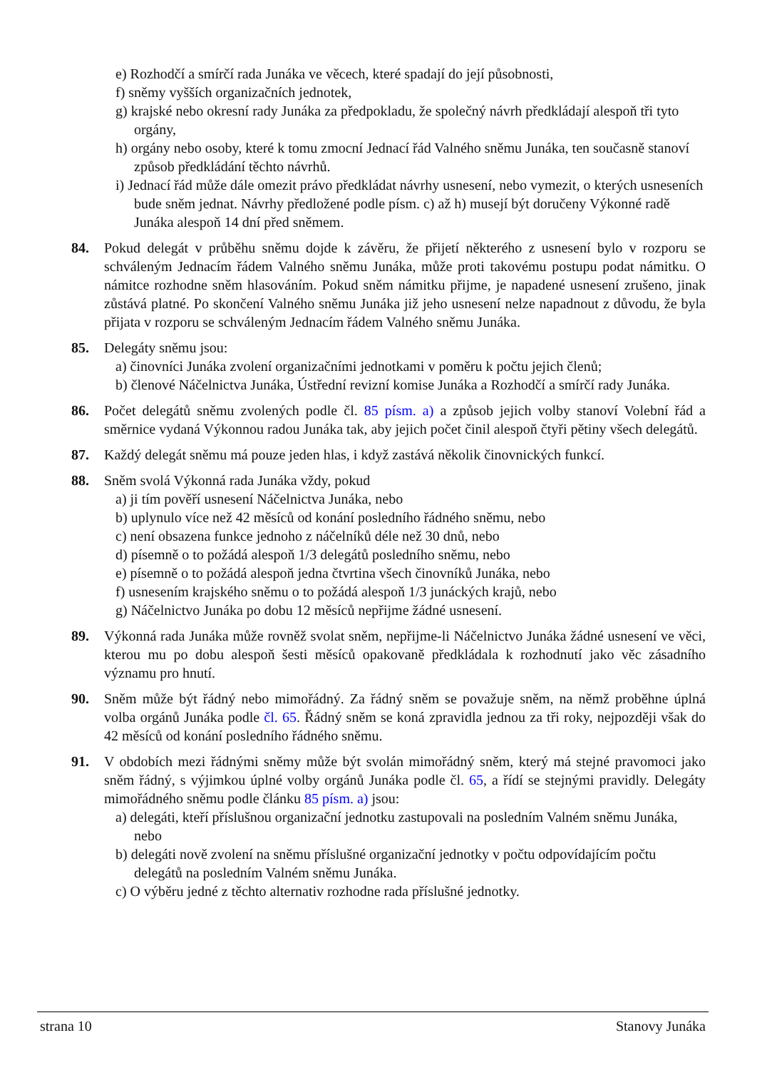e) Rozhodčí a smírčí rada Junáka ve věcech, které spadají do její působnosti,
f) sněmy vyšších organizačních jednotek,
g) krajské nebo okresní rady Junáka za předpokladu, že společný návrh předkládají alespoň tři tyto orgány,
h) orgány nebo osoby, které k tomu zmocní Jednací řád Valného sněmu Junáka, ten současně stanoví způsob předkládání těchto návrhů.
i) Jednací řád může dále omezit právo předkládat návrhy usnesení, nebo vymezit, o kterých usneseních bude sněm jednat. Návrhy předložené podle písm. c) až h) musejí být doručeny Výkonné radě Junáka alespoň 14 dní před sněmem.
84. Pokud delegát v průběhu sněmu dojde k závěru, že přijetí některého z usnesení bylo v rozporu se schváleným Jednacím řádem Valného sněmu Junáka, může proti takovému postupu podat námitku. O námitce rozhodne sněm hlasováním. Pokud sněm námitku přijme, je napadené usnesení zrušeno, jinak zůstává platné. Po skončení Valného sněmu Junáka již jeho usnesení nelze napadnout z důvodu, že byla přijata v rozporu se schváleným Jednacím řádem Valného sněmu Junáka.
85. Delegáty sněmu jsou:
a) činovníci Junáka zvolení organizačními jednotkami v poměru k počtu jejich členů;
b) členové Náčelnictva Junáka, Ústřední revizní komise Junáka a Rozhodčí a smírčí rady Junáka.
86. Počet delegátů sněmu zvolených podle čl. 85 písm. a) a způsob jejich volby stanoví Volební řád a směrnice vydaná Výkonnou radou Junáka tak, aby jejich počet činil alespoň čtyři pětiny všech delegátů.
87. Každý delegát sněmu má pouze jeden hlas, i když zastává několik činovnických funkcí.
88. Sněm svolá Výkonná rada Junáka vždy, pokud
a) ji tím pověří usnesení Náčelnictva Junáka, nebo
b) uplynulo více než 42 měsíců od konání posledního řádného sněmu, nebo
c) není obsazena funkce jednoho z náčelníků déle než 30 dnů, nebo
d) písemně o to požádá alespoň 1/3 delegátů posledního sněmu, nebo
e) písemně o to požádá alespoň jedna čtvrtina všech činovníků Junáka, nebo
f) usnesením krajského sněmu o to požádá alespoň 1/3 junáckých krajů, nebo
g) Náčelnictvo Junáka po dobu 12 měsíců nepřijme žádné usnesení.
89. Výkonná rada Junáka může rovněž svolat sněm, nepřijme-li Náčelnictvo Junáka žádné usnesení ve věci, kterou mu po dobu alespoň šesti měsíců opakovaně předkládala k rozhodnutí jako věc zásadního významu pro hnutí.
90. Sněm může být řádný nebo mimořádný. Za řádný sněm se považuje sněm, na němž proběhne úplná volba orgánů Junáka podle čl. 65. Řádný sněm se koná zpravidla jednou za tři roky, nejpozději však do 42 měsíců od konání posledního řádného sněmu.
91. V obdobích mezi řádnými sněmy může být svolán mimořádný sněm, který má stejné pravomoci jako sněm řádný, s výjimkou úplné volby orgánů Junáka podle čl. 65, a řídí se stejnými pravidly. Delegáty mimořádného sněmu podle článku 85 písm. a) jsou:
a) delegáti, kteří příslušnou organizační jednotku zastupovali na posledním Valném sněmu Junáka, nebo
b) delegáti nově zvolení na sněmu příslušné organizační jednotky v počtu odpovídajícím počtu delegátů na posledním Valném sněmu Junáka.
c) O výběru jedné z těchto alternativ rozhodne rada příslušné jednotky.
strana 10 Stanovy Junáka